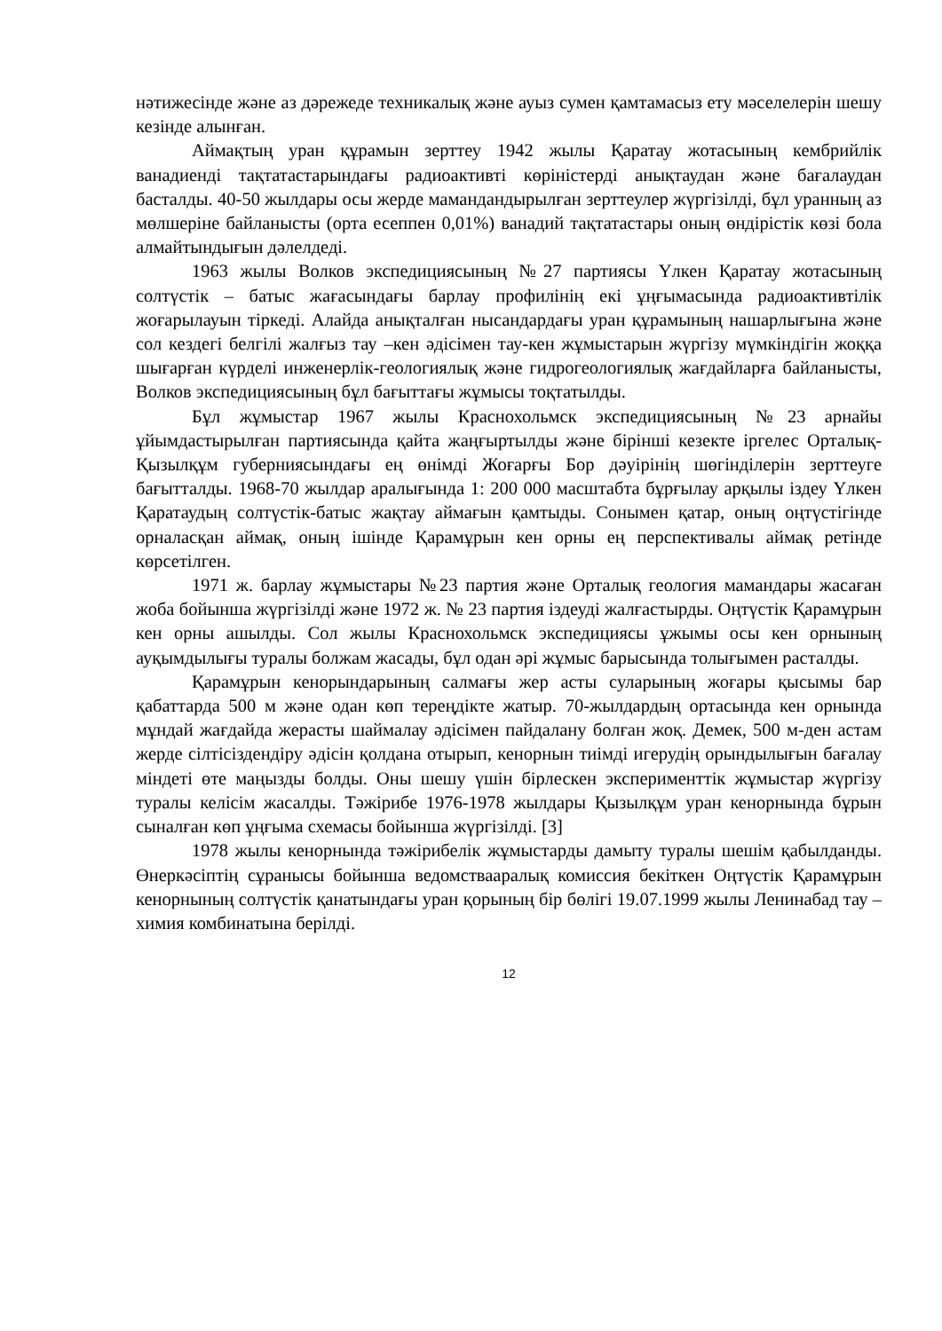нәтижесінде және аз дәрежеде техникалық және ауыз сумен қамтамасыз ету мәселелерін шешу кезінде алынған.
Аймақтың уран құрамын зерттеу 1942 жылы Қаратау жотасының кембрийлік ванадиенді тақтатастарындағы радиоактивті көріністерді анықтаудан және бағалаудан басталды. 40-50 жылдары осы жерде мамандандырылған зерттеулер жүргізілді, бұл уранның аз мөлшеріне байланысты (орта есеппен 0,01%) ванадий тақтатастары оның өндірістік көзі бола алмайтындығын дәлелдеді.
1963 жылы Волков экспедициясының №27 партиясы Үлкен Қаратау жотасының солтүстік – батыс жағасындағы барлау профилінің екі ұңғымасында радиоактивтілік жоғарылауын тіркеді. Алайда анықталған нысандардағы уран құрамының нашарлығына және сол кездегі белгілі жалғыз тау –кен әдісімен тау-кен жұмыстарын жүргізу мүмкіндігін жоққа шығарған күрделі инженерлік-геологиялық және гидрогеологиялық жағдайларға байланысты, Волков экспедициясының бұл бағыттағы жұмысы тоқтатылды.
Бұл жұмыстар 1967 жылы Краснохольмск экспедициясының №23 арнайы ұйымдастырылған партиясында қайта жаңғыртылды және бірінші кезекте іргелес Орталық-Қызылқұм губерниясындағы ең өнімді Жоғарғы Бор дәуірінің шөгінділерін зерттеуге бағытталды. 1968-70 жылдар аралығында 1: 200 000 масштабта бұрғылау арқылы іздеу Үлкен Қаратаудың солтүстік-батыс жақтау аймағын қамтыды. Сонымен қатар, оның оңтүстігінде орналасқан аймақ, оның ішінде Қарамұрын кен орны ең перспективалы аймақ ретінде көрсетілген.
1971 ж. барлау жұмыстары №23 партия және Орталық геология мамандары жасаған жоба бойынша жүргізілді және 1972 ж. № 23 партия іздеуді жалғастырды. Оңтүстік Қарамұрын кен орны ашылды. Сол жылы Краснохольмск экспедициясы ұжымы осы кен орнының ауқымдылығы туралы болжам жасады, бұл одан әрі жұмыс барысында толығымен расталды.
Қарамұрын кенорындарының салмағы жер асты суларының жоғары қысымы бар қабаттарда 500 м және одан көп тереңдікте жатыр. 70-жылдардың ортасында кен орнында мұндай жағдайда жерасты шаймалау әдісімен пайдалану болған жоқ. Демек, 500 м-ден астам жерде сілтісіздендіру әдісін қолдана отырып, кенорнын тиімді игерудің орындылығын бағалау міндеті өте маңызды болды. Оны шешу үшін бірлескен эксперименттік жұмыстар жүргізу туралы келісім жасалды. Тәжірибе 1976-1978 жылдары Қызылқұм уран кенорнында бұрын сыналған көп ұңғыма схемасы бойынша жүргізілді. [3]
1978 жылы кенорнында тәжірибелік жұмыстарды дамыту туралы шешім қабылданды. Өнеркәсіптің сұранысы бойынша ведомствааралық комиссия бекіткен Оңтүстік Қарамұрын кенорнының солтүстік қанатындағы уран қорының бір бөлігі 19.07.1999 жылы Ленинабад тау – химия комбинатына берілді.
12